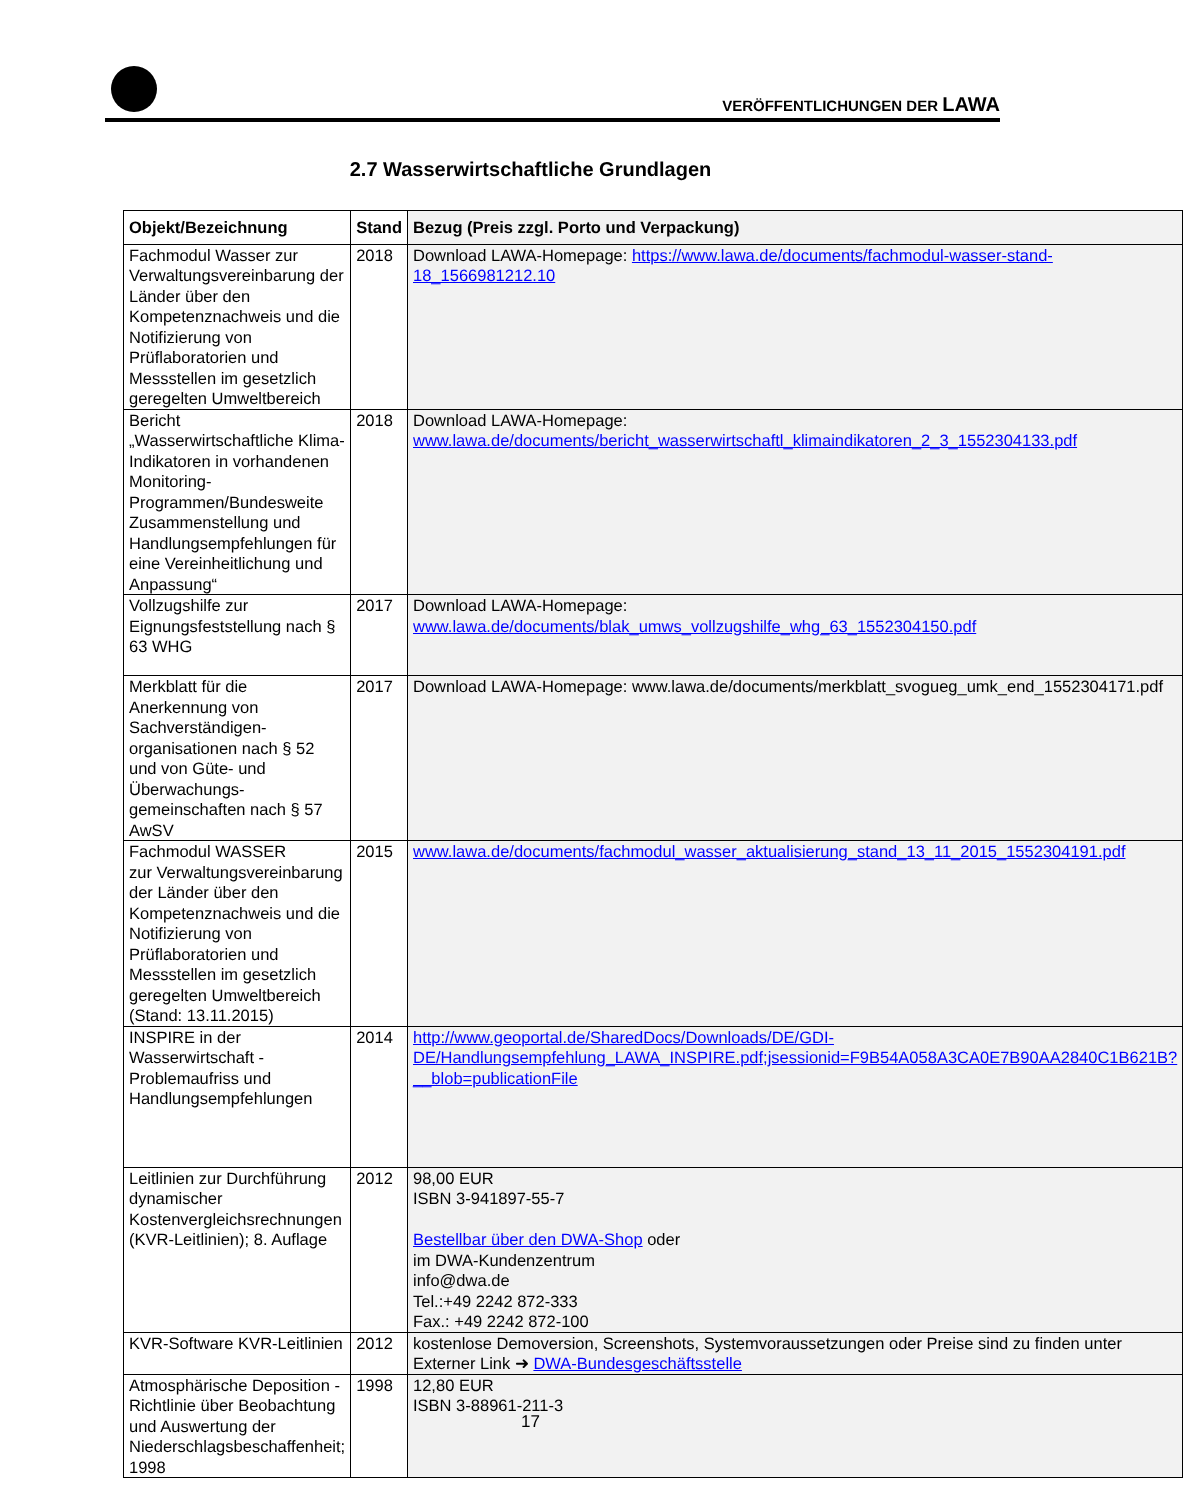VERÖFFENTLICHUNGEN DER LAWA
2.7 Wasserwirtschaftliche Grundlagen
| Objekt/Bezeichnung | Stand | Bezug (Preis zzgl. Porto und Verpackung) |
| --- | --- | --- |
| Fachmodul Wasser zur Verwaltungsvereinbarung der Länder über den Kompetenznachweis und die Notifizierung von Prüflaboratorien und Messstellen im gesetzlich geregelten Umweltbereich | 2018 | Download LAWA-Homepage: https://www.lawa.de/documents/fachmodul-wasser-stand-18_1566981212.10 |
| Bericht „Wasserwirtschaftliche Klima-Indikatoren in vorhandenen Monitoring-Programmen/Bundesweite Zusammenstellung und Handlungsempfehlungen für eine Vereinheitlichung und Anpassung“ | 2018 | Download LAWA-Homepage: www.lawa.de/documents/bericht_wasserwirtschaftl_klimaindikatoren_2_3_1552304133.pdf |
| Vollzugshilfe zur Eignungsfeststellung nach § 63 WHG | 2017 | Download LAWA-Homepage: www.lawa.de/documents/blak_umws_vollzugshilfe_whg_63_1552304150.pdf |
| Merkblatt für die Anerkennung von Sachverständigen-organisationen nach § 52 und von Güte- und Überwachungs-gemeinschaften nach § 57 AwSV | 2017 | Download LAWA-Homepage: www.lawa.de/documents/merkblatt_svogueg_umk_end_1552304171.pdf |
| Fachmodul WASSER zur Verwaltungsvereinbarung der Länder über den Kompetenznachweis und die Notifizierung von Prüflaboratorien und Messstellen im gesetzlich geregelten Umweltbereich (Stand: 13.11.2015) | 2015 | www.lawa.de/documents/fachmodul_wasser_aktualisierung_stand_13_11_2015_1552304191.pdf |
| INSPIRE in der Wasserwirtschaft - Problemaufriss und Handlungsempfehlungen | 2014 | http://www.geoportal.de/SharedDocs/Downloads/DE/GDI-DE/Handlungsempfehlung_LAWA_INSPIRE.pdf;jsessionid=F9B54A058A3CA0E7B90AA2840C1B621B?__blob=publicationFile |
| Leitlinien zur Durchführung dynamischer Kostenvergleichsrechnungen (KVR-Leitlinien); 8. Auflage | 2012 | 98,00 EUR ISBN 3-941897-55-7 Bestellbar über den DWA-Shop oder im DWA-Kundenzentrum info@dwa.de Tel.:+49 2242 872-333 Fax.: +49 2242 872-100 |
| KVR-Software KVR-Leitlinien | 2012 | kostenlose Demoversion, Screenshots, Systemvoraussetzungen oder Preise sind zu finden unter Externer Link ➜ DWA-Bundesgeschäftsstelle |
| Atmosphärische Deposition - Richtlinie über Beobachtung und Auswertung der Niederschlagsbeschaffenheit; 1998 | 1998 | 12,80 EUR ISBN 3-88961-211-3 |
17